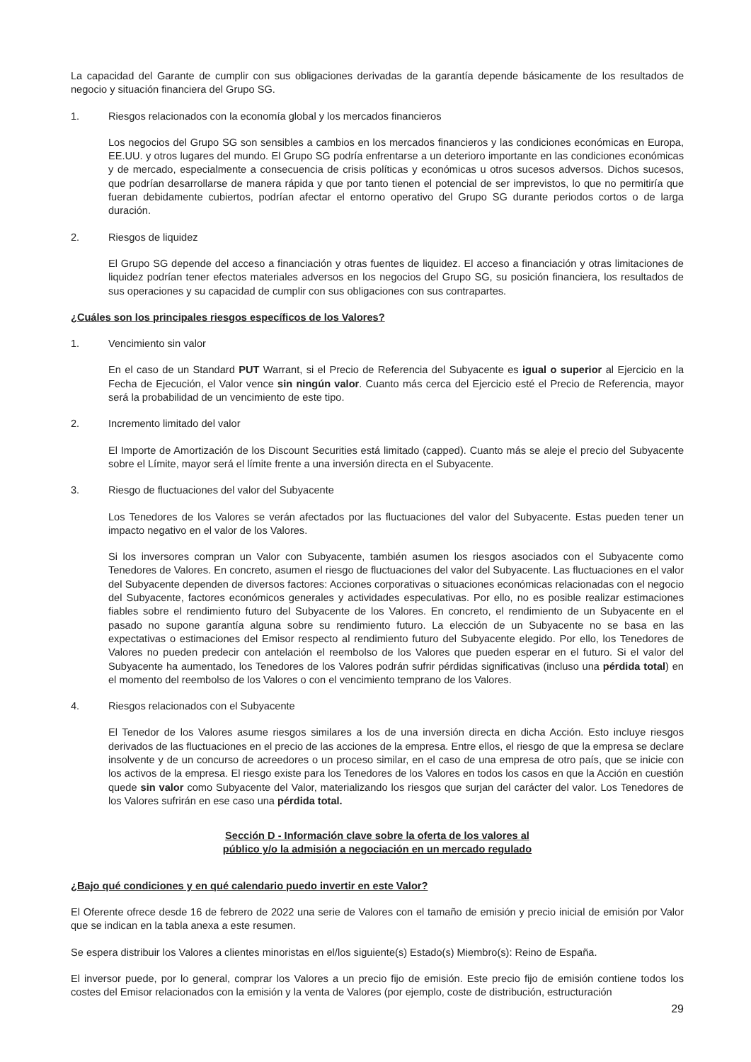La capacidad del Garante de cumplir con sus obligaciones derivadas de la garantía depende básicamente de los resultados de negocio y situación financiera del Grupo SG.
1. Riesgos relacionados con la economía global y los mercados financieros
Los negocios del Grupo SG son sensibles a cambios en los mercados financieros y las condiciones económicas en Europa, EE.UU. y otros lugares del mundo. El Grupo SG podría enfrentarse a un deterioro importante en las condiciones económicas y de mercado, especialmente a consecuencia de crisis políticas y económicas u otros sucesos adversos. Dichos sucesos, que podrían desarrollarse de manera rápida y que por tanto tienen el potencial de ser imprevistos, lo que no permitiría que fueran debidamente cubiertos, podrían afectar el entorno operativo del Grupo SG durante periodos cortos o de larga duración.
2. Riesgos de liquidez
El Grupo SG depende del acceso a financiación y otras fuentes de liquidez. El acceso a financiación y otras limitaciones de liquidez podrían tener efectos materiales adversos en los negocios del Grupo SG, su posición financiera, los resultados de sus operaciones y su capacidad de cumplir con sus obligaciones con sus contrapartes.
¿Cuáles son los principales riesgos específicos de los Valores?
1. Vencimiento sin valor
En el caso de un Standard PUT Warrant, si el Precio de Referencia del Subyacente es igual o superior al Ejercicio en la Fecha de Ejecución, el Valor vence sin ningún valor. Cuanto más cerca del Ejercicio esté el Precio de Referencia, mayor será la probabilidad de un vencimiento de este tipo.
2. Incremento limitado del valor
El Importe de Amortización de los Discount Securities está limitado (capped). Cuanto más se aleje el precio del Subyacente sobre el Límite, mayor será el límite frente a una inversión directa en el Subyacente.
3. Riesgo de fluctuaciones del valor del Subyacente
Los Tenedores de los Valores se verán afectados por las fluctuaciones del valor del Subyacente. Estas pueden tener un impacto negativo en el valor de los Valores.
Si los inversores compran un Valor con Subyacente, también asumen los riesgos asociados con el Subyacente como Tenedores de Valores. En concreto, asumen el riesgo de fluctuaciones del valor del Subyacente. Las fluctuaciones en el valor del Subyacente dependen de diversos factores: Acciones corporativas o situaciones económicas relacionadas con el negocio del Subyacente, factores económicos generales y actividades especulativas. Por ello, no es posible realizar estimaciones fiables sobre el rendimiento futuro del Subyacente de los Valores. En concreto, el rendimiento de un Subyacente en el pasado no supone garantía alguna sobre su rendimiento futuro. La elección de un Subyacente no se basa en las expectativas o estimaciones del Emisor respecto al rendimiento futuro del Subyacente elegido. Por ello, los Tenedores de Valores no pueden predecir con antelación el reembolso de los Valores que pueden esperar en el futuro. Si el valor del Subyacente ha aumentado, los Tenedores de los Valores podrán sufrir pérdidas significativas (incluso una pérdida total) en el momento del reembolso de los Valores o con el vencimiento temprano de los Valores.
4. Riesgos relacionados con el Subyacente
El Tenedor de los Valores asume riesgos similares a los de una inversión directa en dicha Acción. Esto incluye riesgos derivados de las fluctuaciones en el precio de las acciones de la empresa. Entre ellos, el riesgo de que la empresa se declare insolvente y de un concurso de acreedores o un proceso similar, en el caso de una empresa de otro país, que se inicie con los activos de la empresa. El riesgo existe para los Tenedores de los Valores en todos los casos en que la Acción en cuestión quede sin valor como Subyacente del Valor, materializando los riesgos que surjan del carácter del valor. Los Tenedores de los Valores sufrirán en ese caso una pérdida total.
Sección D - Información clave sobre la oferta de los valores al
público y/o la admisión a negociación en un mercado regulado
¿Bajo qué condiciones y en qué calendario puedo invertir en este Valor?
El Oferente ofrece desde 16 de febrero de 2022 una serie de Valores con el tamaño de emisión y precio inicial de emisión por Valor que se indican en la tabla anexa a este resumen.
Se espera distribuir los Valores a clientes minoristas en el/los siguiente(s) Estado(s) Miembro(s): Reino de España.
El inversor puede, por lo general, comprar los Valores a un precio fijo de emisión. Este precio fijo de emisión contiene todos los costes del Emisor relacionados con la emisión y la venta de Valores (por ejemplo, coste de distribución, estructuración
29